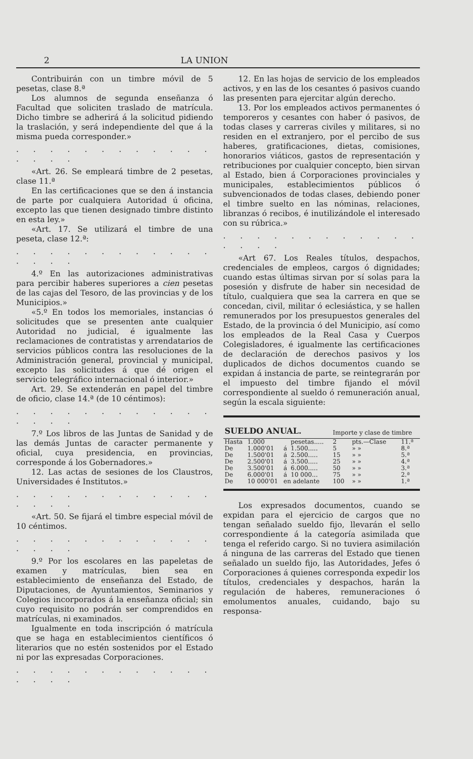2 LA UNION
Contribuirán con un timbre móvil de 5 pesetas, clase 8.ª
Los alumnos de segunda enseñanza ó Facultad que soliciten traslado de matrícula. Dicho timbre se adherirá á la solicitud pidiendo la traslación, y será independiente del que á la misma pueda corresponder.»
. . . . . . . . . . . . . . . .
«Art. 26. Se empleará timbre de 2 pesetas, clase 11.ª
En las certificaciones que se den á instancia de parte por cualquiera Autoridad ú oficina, excepto las que tienen designado timbre distinto en esta ley.»
«Art. 17. Se utilizará el timbre de una peseta, clase 12.ª:
. . . . . . . . . . . . . . . .
4.º En las autorizaciones administrativas para percibir haberes superiores a cien pesetas de las cajas del Tesoro, de las provincias y de los Municipios.»
«5.º En todos los memoriales, instancias ó solicitudes que se presenten ante cualquier Autoridad no judicial, é igualmente las reclamaciones de contratistas y arrendatarios de servicios públicos contra las resoluciones de la Administración general, provincial y municipal, excepto las solicitudes á que dé origen el servicio telegráfico internacional ó interior.»
Art. 29. Se extenderán en papel del timbre de oficio, clase 14.ª (de 10 céntimos):
. . . . . . . . . . . . . . . .
7.º Los libros de las Juntas de Sanidad y de las demás Juntas de caracter permanente y oficial, cuya presidencia, en provincias, corresponde á los Gobernadores.»
12. Las actas de sesiones de los Claustros, Universidades é Institutos.»
. . . . . . . . . . . . . . . .
«Art. 50. Se fijará el timbre especial móvil de 10 céntimos.
. . . . . . . . . . . . . . . .
9.º Por los escolares en las papeletas de examen y matrículas, bien sea en establecimiento de enseñanza del Estado, de Diputaciones, de Ayuntamientos, Seminarios y Colegios incorporados á la enseñanza oficial; sin cuyo requisito no podrán ser comprendidos en matrículas, ni examinados.
Igualmente en toda inscripción ó matrícula que se haga en establecimientos científicos ó literarios que no estén sostenidos por el Estado ni por las expresadas Corporaciones.
. . . . . . . . . . . . . . . .
12. En las hojas de servicio de los empleados activos, y en las de los cesantes ó pasivos cuando las presenten para ejercitar algún derecho.
13. Por los empleados activos permanentes ó temporeros y cesantes con haber ó pasivos, de todas clases y carreras civiles y militares, si no residen en el extranjero, por el percibo de sus haberes, gratificaciones, dietas, comisiones, honorarios viáticos, gastos de representación y retribuciones por cualquier concepto, bien sirvan al Estado, bien á Corporaciones provinciales y municipales, establecimientos públicos ó subvencionados de todas clases, debiendo poner el timbre suelto en las nóminas, relaciones, libranzas ó recibos, é inutilizándole el interesado con su rúbrica.»
. . . . . . . . . . . . . . . .
«Art 67. Los Reales títulos, despachos, credenciales de empleos, cargos ó dignidades; cuando estas últimas sirvan por sí solas para la posesión y disfrute de haber sin necesidad de título, cualquiera que sea la carrera en que se concedan, civil, militar ó eclesiástica, y se hallen remunerados por los presupuestos generales del Estado, de la provincia ó del Municipio, así como los empleados de la Real Casa y Cuerpos Colegisladores, é igualmente las certificaciones de declaración de derechos pasivos y los duplicados de dichos documentos cuando se expidan á instancia de parte, se reintegrarán por el impuesto del timbre fijando el móvil correspondiente al sueldo ó remuneración anual, según la escala siguiente:
| SUELDO ANUAL. | | | | | Importe y clase de timbre | | |
| --- | --- | --- | --- | --- | --- | --- | --- |
| Hasta | 1.000 | | pesetas..... | | 2 | pts.—Clase | 11.ª |
| De | 1.000'01 | á | 1.500..... | | 5 | » » | 8.ª |
| De | 1.500'01 | á | 2.500..... | | 15 | » » | 5.ª |
| De | 2.500'01 | á | 3.500..... | | 25 | » » | 4.ª |
| De | 3.500'01 | á | 6.000..... | | 50 | » » | 3.ª |
| De | 6.000'01 | á | 10 000... | | 75 | » » | 2.ª |
| De | 10 000'01 | en adelante | | | 100 | » » | 1.ª |
Los expresados documentos, cuando se expidan para el ejercicio de cargos que no tengan señalado sueldo fijo, llevarán el sello correspondiente á la categoría asimilada que tenga el referido cargo. Si no tuviera asimilación á ninguna de las carreras del Estado que tienen señalado un sueldo fijo, las Autoridades, Jefes ó Corporaciones á quienes corresponda expedir los títulos, credenciales y despachos, harán la regulación de haberes, remuneraciones ó emolumentos anuales, cuidando, bajo su responsa-